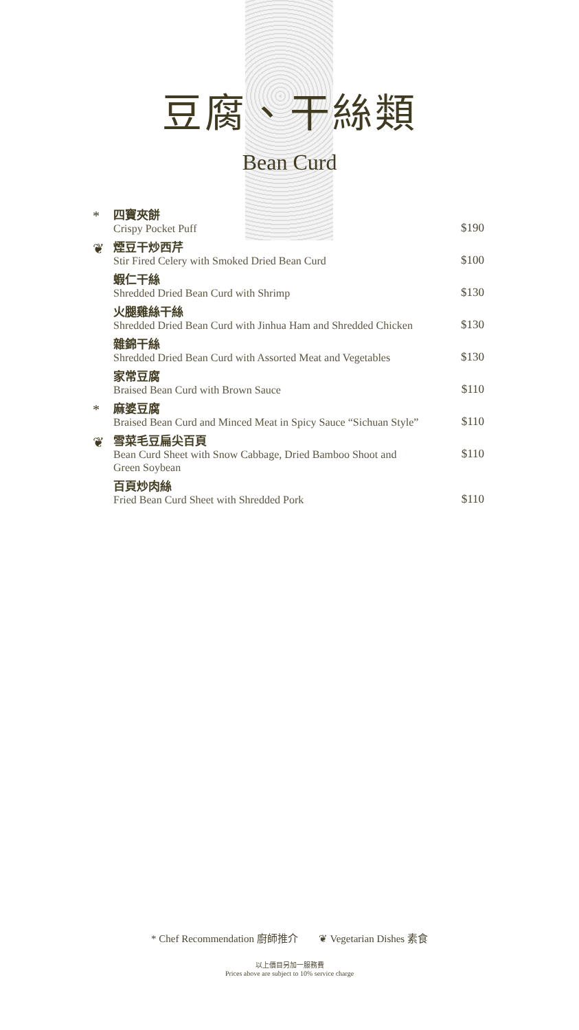豆腐、干絲類
Bean Curd
*
四寶夾餅
Crispy Pocket Puff
$190
❦
煙豆干炒西芹
Stir Fired Celery with Smoked Dried Bean Curd
$100
蝦仁干絲
Shredded Dried Bean Curd with Shrimp
$130
火腿雞絲干絲
Shredded Dried Bean Curd with Jinhua Ham and Shredded Chicken
$130
雜錦干絲
Shredded Dried Bean Curd with Assorted Meat and Vegetables
$130
家常豆腐
Braised Bean Curd with Brown Sauce
$110
*
麻婆豆腐
Braised Bean Curd and Minced Meat in Spicy Sauce “Sichuan Style”
$110
❦
雪菜毛豆扁尖百頁
Bean Curd Sheet with Snow Cabbage, Dried Bamboo Shoot and
Green Soybean
$110
百頁炒肉絲
Fried Bean Curd Sheet with Shredded Pork
$110
* Chef Recommendation 廚師推介 ❦ Vegetarian Dishes 素食
以上價目另加一服務費
Prices above are subject to 10% service charge